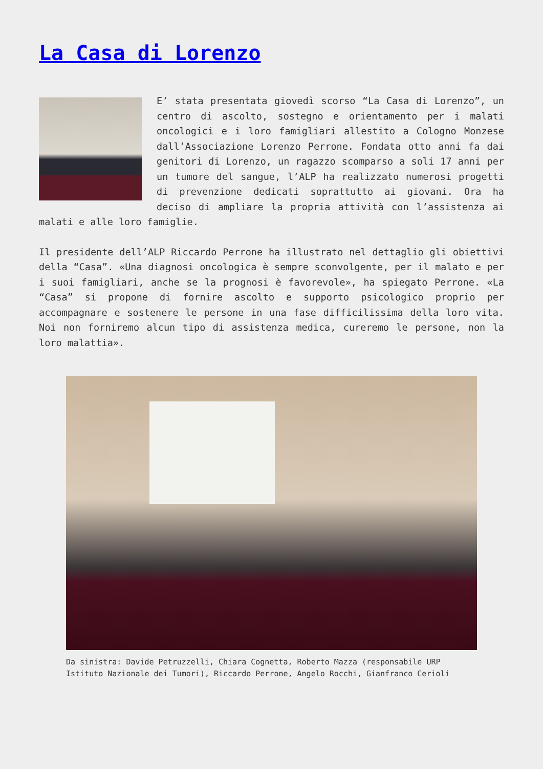La Casa di Lorenzo
E’ stata presentata giovedì scorso “La Casa di Lorenzo”, un centro di ascolto, sostegno e orientamento per i malati oncologici e i loro famigliari allestito a Cologno Monzese dall’Associazione Lorenzo Perrone. Fondata otto anni fa dai genitori di Lorenzo, un ragazzo scomparso a soli 17 anni per un tumore del sangue, l’ALP ha realizzato numerosi progetti di prevenzione dedicati soprattutto ai giovani. Ora ha deciso di ampliare la propria attività con l’assistenza ai malati e alle loro famiglie.
Il presidente dell’ALP Riccardo Perrone ha illustrato nel dettaglio gli obiettivi della “Casa”. «Una diagnosi oncologica è sempre sconvolgente, per il malato e per i suoi famigliari, anche se la prognosi è favorevole», ha spiegato Perrone. «La “Casa” si propone di fornire ascolto e supporto psicologico proprio per accompagnare e sostenere le persone in una fase difficilissima della loro vita. Noi non forniremo alcun tipo di assistenza medica, cureremo le persone, non la loro malattia».
Da sinistra: Davide Petruzzelli, Chiara Cognetta, Roberto Mazza (responsabile URP Istituto Nazionale dei Tumori), Riccardo Perrone, Angelo Rocchi, Gianfranco Cerioli